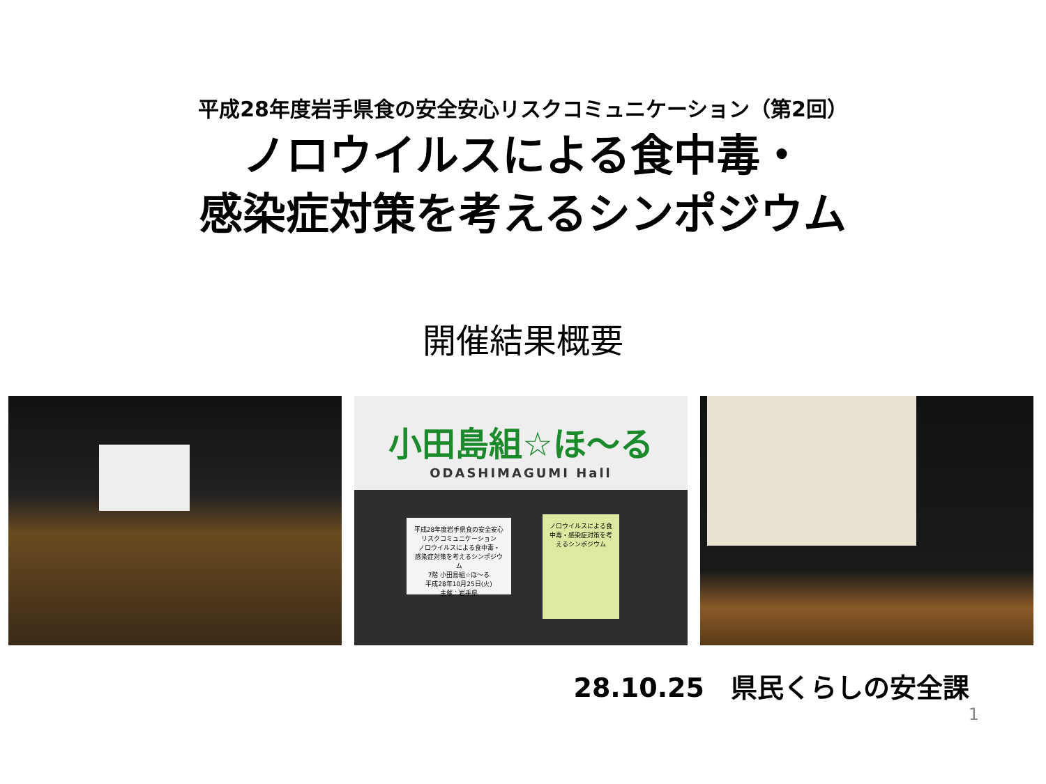平成28年度岩手県食の安全安心リスクコミュニケーション（第2回）
ノロウイルスによる食中毒・
感染症対策を考えるシンポジウム
開催結果概要
小田島組☆ほ～る
ODASHIMAGUMI Hall
平成28年度岩手県食の安全安心リスクコミュニケーション
ノロウイルスによる食中毒・
感染症対策を考えるシンポジウム
7階 小田島組☆ほ～る
平成28年10月25日(火)
主催：岩手県
ノロウイルスによる食中毒・感染症対策を考えるシンポジウム
28.10.25　県民くらしの安全課
1